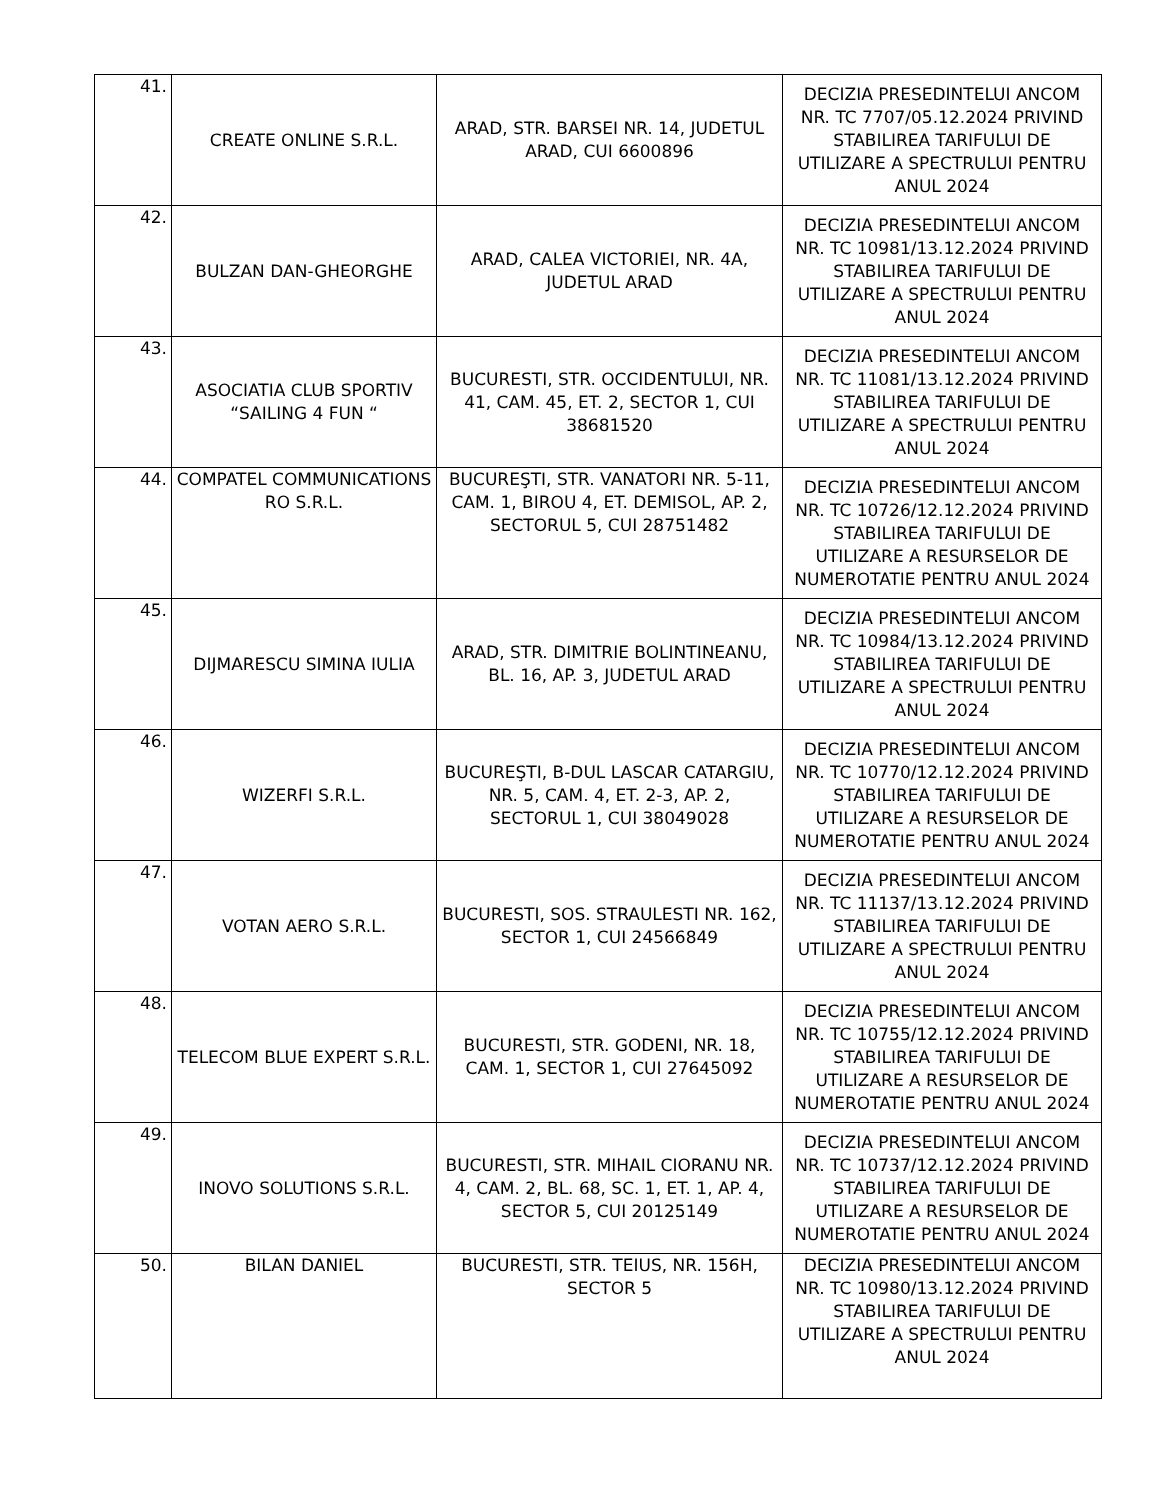| 41. | CREATE ONLINE S.R.L. | ARAD, STR. BARSEI NR. 14, JUDETUL ARAD, CUI 6600896 | DECIZIA PRESEDINTELUI ANCOM NR. TC 7707/05.12.2024 PRIVIND STABILIREA TARIFULUI DE UTILIZARE A SPECTRULUI PENTRU ANUL 2024 |
| 42. | BULZAN DAN-GHEORGHE | ARAD, CALEA VICTORIEI, NR. 4A, JUDETUL ARAD | DECIZIA PRESEDINTELUI ANCOM NR. TC 10981/13.12.2024 PRIVIND STABILIREA TARIFULUI DE UTILIZARE A SPECTRULUI PENTRU ANUL 2024 |
| 43. | ASOCIATIA CLUB SPORTIV “SAILING 4 FUN “ | BUCURESTI, STR. OCCIDENTULUI, NR. 41, CAM. 45, ET. 2, SECTOR 1, CUI 38681520 | DECIZIA PRESEDINTELUI ANCOM NR. TC 11081/13.12.2024 PRIVIND STABILIREA TARIFULUI DE UTILIZARE A SPECTRULUI PENTRU ANUL 2024 |
| 44. | COMPATEL COMMUNICATIONS RO S.R.L. | BUCUREŞTI, STR. VANATORI NR. 5-11, CAM. 1, BIROU 4, ET. DEMISOL, AP. 2, SECTORUL 5, CUI 28751482 | DECIZIA PRESEDINTELUI ANCOM NR. TC 10726/12.12.2024 PRIVIND STABILIREA TARIFULUI DE UTILIZARE A RESURSELOR DE NUMEROTATIE PENTRU ANUL 2024 |
| 45. | DIJMARESCU SIMINA IULIA | ARAD, STR. DIMITRIE BOLINTINEANU, BL. 16, AP. 3, JUDETUL ARAD | DECIZIA PRESEDINTELUI ANCOM NR. TC 10984/13.12.2024 PRIVIND STABILIREA TARIFULUI DE UTILIZARE A SPECTRULUI PENTRU ANUL 2024 |
| 46. | WIZERFI S.R.L. | BUCUREŞTI, B-DUL LASCAR CATARGIU, NR. 5, CAM. 4, ET. 2-3, AP. 2, SECTORUL 1, CUI 38049028 | DECIZIA PRESEDINTELUI ANCOM NR. TC 10770/12.12.2024 PRIVIND STABILIREA TARIFULUI DE UTILIZARE A RESURSELOR DE NUMEROTATIE PENTRU ANUL 2024 |
| 47. | VOTAN AERO S.R.L. | BUCURESTI, SOS. STRAULESTI NR. 162, SECTOR 1, CUI 24566849 | DECIZIA PRESEDINTELUI ANCOM NR. TC 11137/13.12.2024 PRIVIND STABILIREA TARIFULUI DE UTILIZARE A SPECTRULUI PENTRU ANUL 2024 |
| 48. | TELECOM BLUE EXPERT S.R.L. | BUCURESTI, STR. GODENI, NR. 18, CAM. 1, SECTOR 1, CUI 27645092 | DECIZIA PRESEDINTELUI ANCOM NR. TC 10755/12.12.2024 PRIVIND STABILIREA TARIFULUI DE UTILIZARE A RESURSELOR DE NUMEROTATIE PENTRU ANUL 2024 |
| 49. | INOVO SOLUTIONS S.R.L. | BUCURESTI, STR. MIHAIL CIORANU NR. 4, CAM. 2, BL. 68, SC. 1, ET. 1, AP. 4, SECTOR 5, CUI 20125149 | DECIZIA PRESEDINTELUI ANCOM NR. TC 10737/12.12.2024 PRIVIND STABILIREA TARIFULUI DE UTILIZARE A RESURSELOR DE NUMEROTATIE PENTRU ANUL 2024 |
| 50. | BILAN DANIEL | BUCURESTI, STR. TEIUS, NR. 156H, SECTOR 5 | DECIZIA PRESEDINTELUI ANCOM NR. TC 10980/13.12.2024 PRIVIND STABILIREA TARIFULUI DE UTILIZARE A SPECTRULUI PENTRU ANUL 2024 |